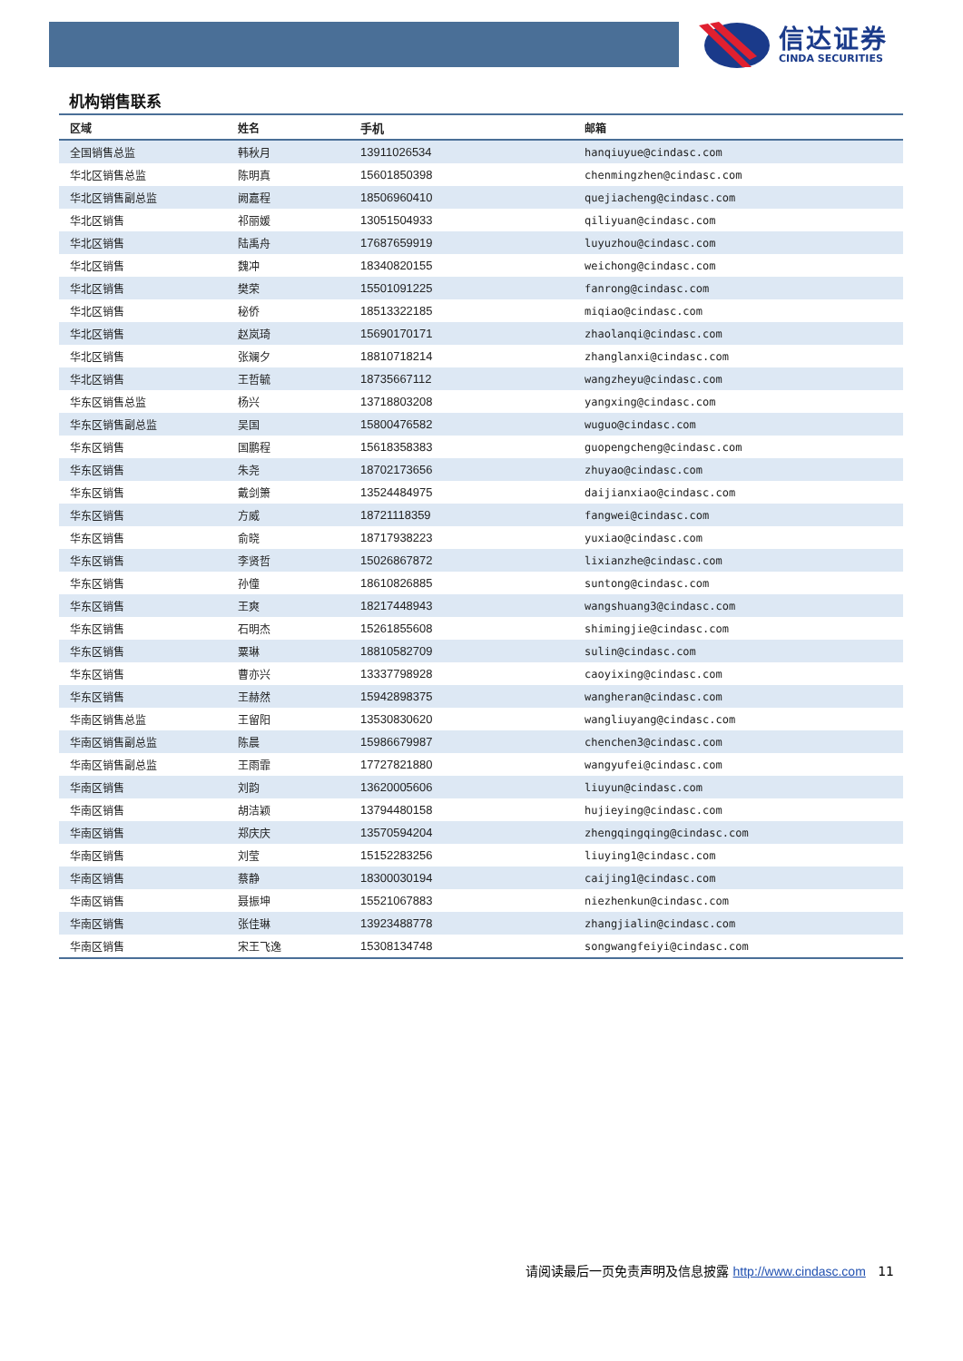信达证券
CINDA SECURITIES
机构销售联系
| 区域 | 姓名 | 手机 | 邮箱 |
| --- | --- | --- | --- |
| 全国销售总监 | 韩秋月 | 13911026534 | hanqiuyue@cindasc.com |
| 华北区销售总监 | 陈明真 | 15601850398 | chenmingzhen@cindasc.com |
| 华北区销售副总监 | 阙嘉程 | 18506960410 | quejiacheng@cindasc.com |
| 华北区销售 | 祁丽媛 | 13051504933 | qiliyuan@cindasc.com |
| 华北区销售 | 陆禹舟 | 17687659919 | luyuzhou@cindasc.com |
| 华北区销售 | 魏冲 | 18340820155 | weichong@cindasc.com |
| 华北区销售 | 樊荣 | 15501091225 | fanrong@cindasc.com |
| 华北区销售 | 秘侨 | 18513322185 | miqiao@cindasc.com |
| 华北区销售 | 赵岚琦 | 15690170171 | zhaolanqi@cindasc.com |
| 华北区销售 | 张斓夕 | 18810718214 | zhanglanxi@cindasc.com |
| 华北区销售 | 王哲毓 | 18735667112 | wangzheyu@cindasc.com |
| 华东区销售总监 | 杨兴 | 13718803208 | yangxing@cindasc.com |
| 华东区销售副总监 | 吴国 | 15800476582 | wuguo@cindasc.com |
| 华东区销售 | 国鹏程 | 15618358383 | guopengcheng@cindasc.com |
| 华东区销售 | 朱尧 | 18702173656 | zhuyao@cindasc.com |
| 华东区销售 | 戴剑箫 | 13524484975 | daijianxiao@cindasc.com |
| 华东区销售 | 方威 | 18721118359 | fangwei@cindasc.com |
| 华东区销售 | 俞晓 | 18717938223 | yuxiao@cindasc.com |
| 华东区销售 | 李贤哲 | 15026867872 | lixianzhe@cindasc.com |
| 华东区销售 | 孙僮 | 18610826885 | suntong@cindasc.com |
| 华东区销售 | 王爽 | 18217448943 | wangshuang3@cindasc.com |
| 华东区销售 | 石明杰 | 15261855608 | shimingjie@cindasc.com |
| 华东区销售 | 粟琳 | 18810582709 | sulin@cindasc.com |
| 华东区销售 | 曹亦兴 | 13337798928 | caoyixing@cindasc.com |
| 华东区销售 | 王赫然 | 15942898375 | wangheran@cindasc.com |
| 华南区销售总监 | 王留阳 | 13530830620 | wangliuyang@cindasc.com |
| 华南区销售副总监 | 陈晨 | 15986679987 | chenchen3@cindasc.com |
| 华南区销售副总监 | 王雨霏 | 17727821880 | wangyufei@cindasc.com |
| 华南区销售 | 刘韵 | 13620005606 | liuyun@cindasc.com |
| 华南区销售 | 胡洁颖 | 13794480158 | hujieying@cindasc.com |
| 华南区销售 | 郑庆庆 | 13570594204 | zhengqingqing@cindasc.com |
| 华南区销售 | 刘莹 | 15152283256 | liuying1@cindasc.com |
| 华南区销售 | 蔡静 | 18300030194 | caijing1@cindasc.com |
| 华南区销售 | 聂振坤 | 15521067883 | niezhenkun@cindasc.com |
| 华南区销售 | 张佳琳 | 13923488778 | zhangjialin@cindasc.com |
| 华南区销售 | 宋王飞逸 | 15308134748 | songwangfeiyi@cindasc.com |
请阅读最后一页免责声明及信息披露 http://www.cindasc.com 11